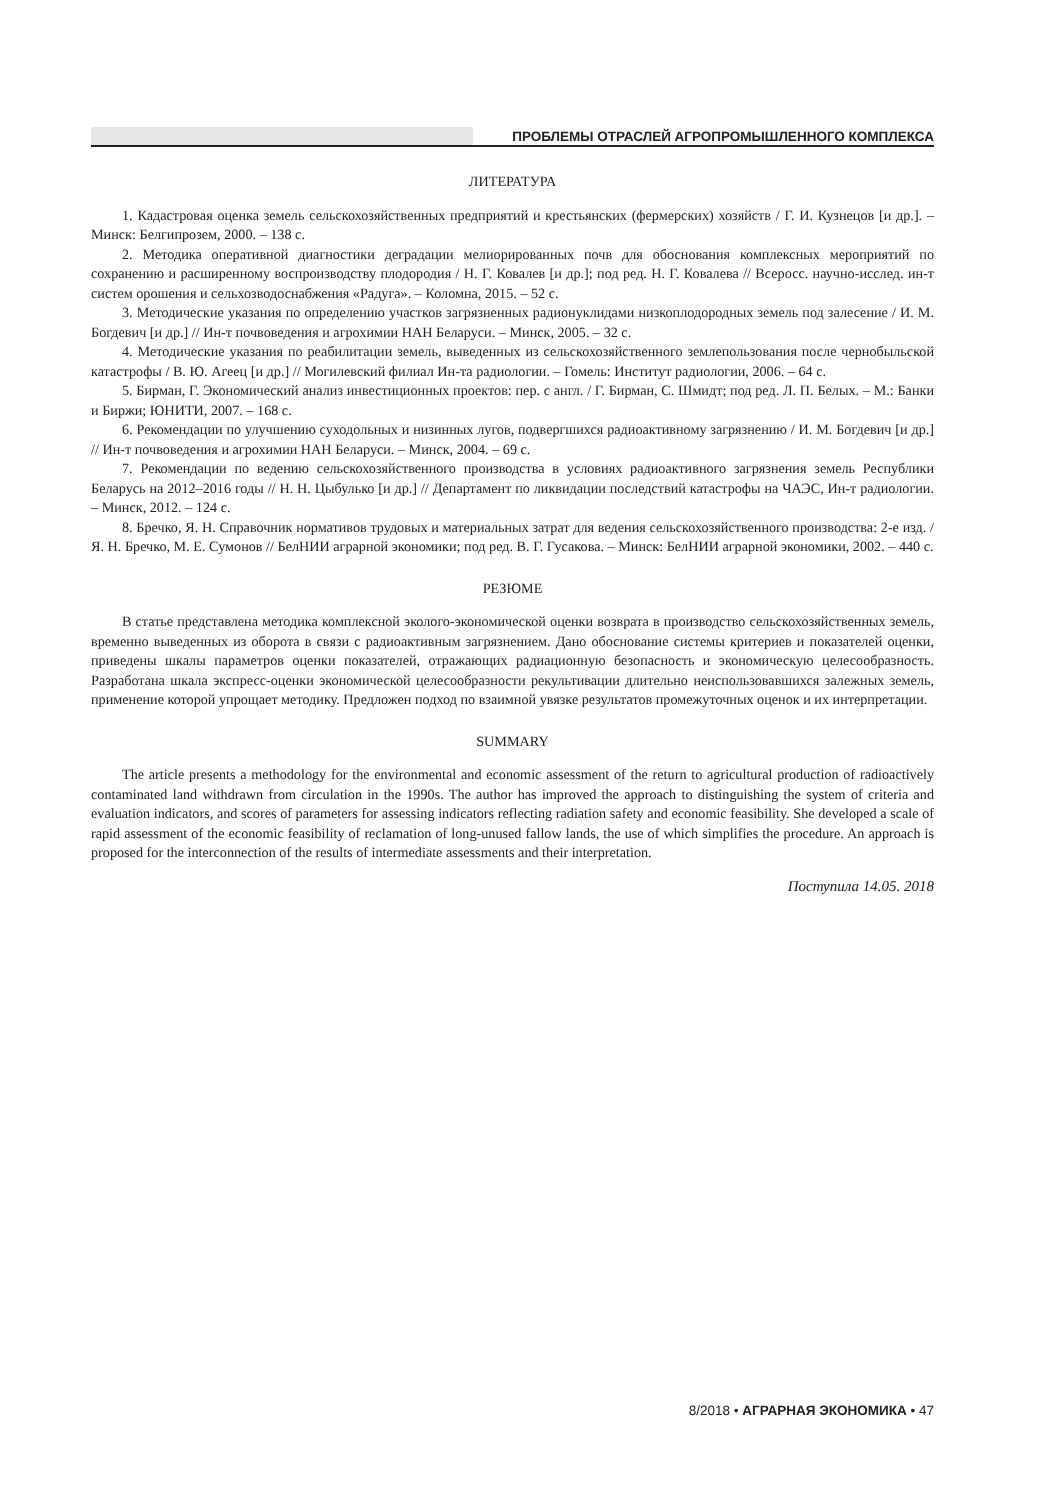ПРОБЛЕМЫ ОТРАСЛЕЙ АГРОПРОМЫШЛЕННОГО КОМПЛЕКСА
ЛИТЕРАТУРА
1. Кадастровая оценка земель сельскохозяйственных предприятий и крестьянских (фермерских) хозяйств / Г. И. Кузнецов [и др.]. – Минск: Белгипрозем, 2000. – 138 с.
2. Методика оперативной диагностики деградации мелиорированных почв для обоснования комплексных мероприятий по сохранению и расширенному воспроизводству плодородия / Н. Г. Ковалев [и др.]; под ред. Н. Г. Ковалева // Всеросс. научно-исслед. ин-т систем орошения и сельхозводоснабжения «Радуга». – Коломна, 2015. – 52 с.
3. Методические указания по определению участков загрязненных радионуклидами низкоплодородных земель под залесение / И. М. Богдевич [и др.] // Ин-т почвоведения и агрохимии НАН Беларуси. – Минск, 2005. – 32 с.
4. Методические указания по реабилитации земель, выведенных из сельскохозяйственного землепользования после чернобыльской катастрофы / В. Ю. Агеец [и др.] // Могилевский филиал Ин-та радиологии. – Гомель: Институт радиологии, 2006. – 64 с.
5. Бирман, Г. Экономический анализ инвестиционных проектов: пер. с англ. / Г. Бирман, С. Шмидт; под ред. Л. П. Белых. – М.: Банки и Биржи; ЮНИТИ, 2007. – 168 с.
6. Рекомендации по улучшению суходольных и низинных лугов, подвергшихся радиоактивному загрязнению / И. М. Богдевич [и др.] // Ин-т почвоведения и агрохимии НАН Беларуси. – Минск, 2004. – 69 с.
7. Рекомендации по ведению сельскохозяйственного производства в условиях радиоактивного загрязнения земель Республики Беларусь на 2012–2016 годы // Н. Н. Цыбулько [и др.] // Департамент по ликвидации последствий катастрофы на ЧАЭС, Ин-т радиологии. – Минск, 2012. – 124 с.
8. Бречко, Я. Н. Справочник нормативов трудовых и материальных затрат для ведения сельскохозяйственного производства: 2-е изд. / Я. Н. Бречко, М. Е. Сумонов // БелНИИ аграрной экономики; под ред. В. Г. Гусакова. – Минск: БелНИИ аграрной экономики, 2002. – 440 с.
РЕЗЮМЕ
В статье представлена методика комплексной эколого-экономической оценки возврата в производство сельскохозяйственных земель, временно выведенных из оборота в связи с радиоактивным загрязнением. Дано обоснование системы критериев и показателей оценки, приведены шкалы параметров оценки показателей, отражающих радиационную безопасность и экономическую целесообразность. Разработана шкала экспресс-оценки экономической целесообразности рекультивации длительно неиспользовавшихся залежных земель, применение которой упрощает методику. Предложен подход по взаимной увязке результатов промежуточных оценок и их интерпретации.
SUMMARY
The article presents a methodology for the environmental and economic assessment of the return to agricultural production of radioactively contaminated land withdrawn from circulation in the 1990s. The author has improved the approach to distinguishing the system of criteria and evaluation indicators, and scores of parameters for assessing indicators reflecting radiation safety and economic feasibility. She developed a scale of rapid assessment of the economic feasibility of reclamation of long-unused fallow lands, the use of which simplifies the procedure. An approach is proposed for the interconnection of the results of intermediate assessments and their interpretation.
Поступила 14.05. 2018
8/2018 • АГРАРНАЯ ЭКОНОМИКА • 47